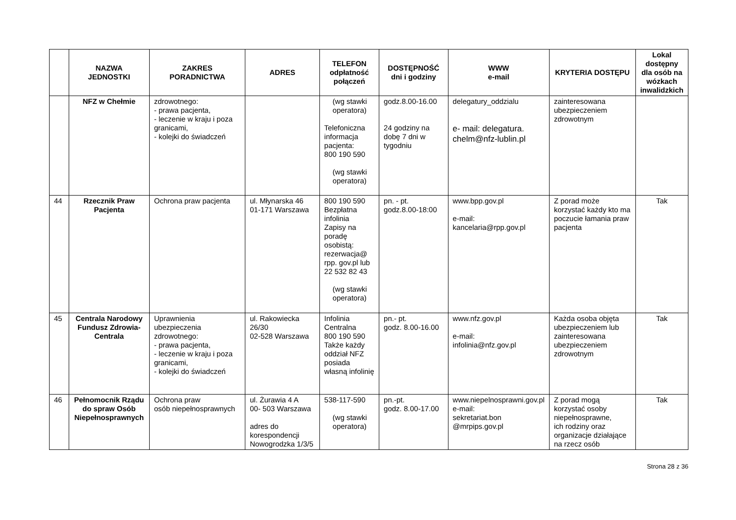| | NAZWA JEDNOSTKI | ZAKRES PORADNICTWA | ADRES | TELEFON odpłatność połączeń | DOSTĘPNOŚĆ dni i godziny | WWW e-mail | KRYTERIA DOSTĘPU | Lokal dostępny dla osób na wózkach inwalidzkich |
| --- | --- | --- | --- | --- | --- | --- | --- | --- |
| | NFZ w Chełmie | zdrowotnego: - prawa pacjenta, - leczenie w kraju i poza granicami, - kolejki do świadczeń | | (wg stawki operatora) Telefoniczna informacja pacjenta: 800 190 590 (wg stawki operatora) | godz.8.00-16.00 24 godziny na dobę 7 dni w tygodniu | delegatury_oddzialu e- mail: delegatura. chelm@nfz-lublin.pl | zainteresowana ubezpieczeniem zdrowotnym | |
| 44 | Rzecznik Praw Pacjenta | Ochrona praw pacjenta | ul. Młynarska 46 01-171 Warszawa | 800 190 590 Bezpłatna infolinia Zapisy na poradę osobistą: rezerwacja@ rpp. gov.pl lub 22 532 82 43 (wg stawki operatora) | pn. - pt. godz.8.00-18:00 | www.bpp.gov.pl e-mail: kancelaria@rpp.gov.pl | Z porad może korzystać każdy kto ma poczucie łamania praw pacjenta | Tak |
| 45 | Centrala Narodowy Fundusz Zdrowia-Centrala | Uprawnienia ubezpieczenia zdrowotnego: - prawa pacjenta, - leczenie w kraju i poza granicami, - kolejki do świadczeń | ul. Rakowiecka 26/30 02-528 Warszawa | Infolinia Centralna 800 190 590 Także każdy oddział NFZ posiada własną infolinię | pn.- pt. godz. 8.00-16.00 | www.nfz.gov.pl e-mail: infolinia@nfz.gov.pl | Każda osoba objęta ubezpieczeniem lub zainteresowana ubezpieczeniem zdrowotnym | Tak |
| 46 | Pełnomocnik Rządu do spraw Osób Niepełnosprawnych | Ochrona praw osób niepełnosprawnych | ul. Żurawia 4 A 00- 503 Warszawa adres do korespondencji Nowogrodzka 1/3/5 | 538-117-590 (wg stawki operatora) | pn.-pt. godz. 8.00-17.00 | www.niepelnosprawni.gov.pl e-mail: sekretariat.bon @mrpips.gov.pl | Z porad mogą korzystać osoby niepełnosprawne, ich rodziny oraz organizacje działające na rzecz osób | Tak |
Strona 28 z 36